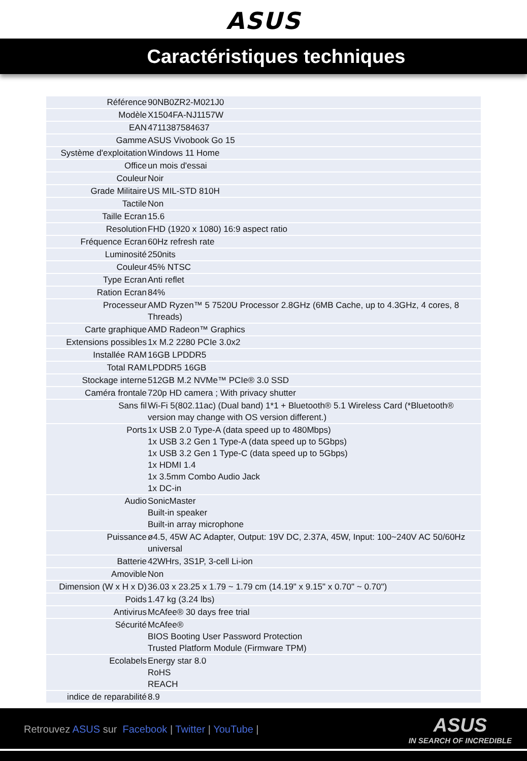ASUS
Caractéristiques techniques
| Référence | 90NB0ZR2-M021J0 |
| Modèle | X1504FA-NJ1157W |
| EAN | 4711387584637 |
| Gamme | ASUS Vivobook Go 15 |
| Système d'exploitation | Windows 11 Home |
| Office | un mois d'essai |
| Couleur | Noir |
| Grade Militaire | US MIL-STD 810H |
| Tactile | Non |
| Taille Ecran | 15.6 |
| Resolution | FHD (1920 x 1080) 16:9 aspect ratio |
| Fréquence Ecran | 60Hz refresh rate |
| Luminosité | 250nits |
| Couleur | 45% NTSC |
| Type Ecran | Anti reflet |
| Ration Ecran | 84% |
| Processeur | AMD Ryzen™ 5 7520U Processor 2.8GHz (6MB Cache, up to 4.3GHz, 4 cores, 8 Threads) |
| Carte graphique | AMD Radeon™ Graphics |
| Extensions possibles | 1x M.2 2280 PCIe 3.0x2 |
| Installée RAM | 16GB LPDDR5 |
| Total RAM | LPDDR5 16GB |
| Stockage interne | 512GB M.2 NVMe™ PCIe® 3.0 SSD |
| Caméra frontale | 720p HD camera ; With privacy shutter |
| Sans fil | Wi-Fi 5(802.11ac) (Dual band) 1*1 + Bluetooth® 5.1 Wireless Card (*Bluetooth® version may change with OS version different.) |
| Ports | 1x USB 2.0 Type-A (data speed up to 480Mbps) 1x USB 3.2 Gen 1 Type-A (data speed up to 5Gbps) 1x USB 3.2 Gen 1 Type-C (data speed up to 5Gbps) 1x HDMI 1.4 1x 3.5mm Combo Audio Jack 1x DC-in |
| Audio | SonicMaster Built-in speaker Built-in array microphone |
| Puissance | ø4.5, 45W AC Adapter, Output: 19V DC, 2.37A, 45W, Input: 100~240V AC 50/60Hz universal |
| Batterie | 42WHrs, 3S1P, 3-cell Li-ion |
| Amovible | Non |
| Dimension (W x H x D) | 36.03 x 23.25 x 1.79 ~ 1.79 cm (14.19" x 9.15" x 0.70" ~ 0.70") |
| Poids | 1.47 kg (3.24 lbs) |
| Antivirus | McAfee® 30 days free trial |
| Sécurité | McAfee® BIOS Booting User Password Protection Trusted Platform Module (Firmware TPM) |
| Ecolabels | Energy star 8.0 RoHS REACH |
| indice de reparabilité | 8.9 |
Retrouvez ASUS sur Facebook | Twitter | YouTube |
ASUS
IN SEARCH OF INCREDIBLE